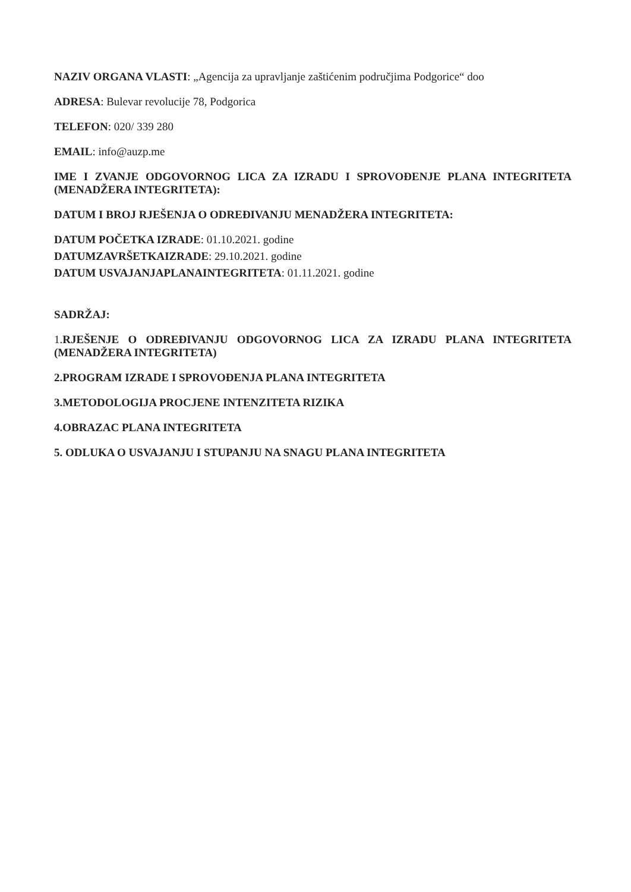NAZIV ORGANA VLASTI: „Agencija za upravljanje zaštićenim područjima Podgorice“ doo
ADRESA: Bulevar revolucije 78, Podgorica
TELEFON: 020/ 339 280
EMAIL: info@auzp.me
IME I ZVANJE ODGOVORNOG LICA ZA IZRADU I SPROVOĐENJE PLANA INTEGRITETA (MENADŽERA INTEGRITETA):
DATUM I BROJ RJEŠENJA O ODREĐIVANJU MENADŽERA INTEGRITETA:
DATUM POČETKA IZRADE: 01.10.2021. godine
DATUMZAVRŠETKAIZRADE: 29.10.2021. godine
DATUM USVAJANJAPLANAINTEGRITETA: 01.11.2021. godine
SADRŽAJ:
1.RJEŠENJE O ODREĐIVANJU ODGOVORNOG LICA ZA IZRADU PLANA INTEGRITETA (MENADŽERA INTEGRITETA)
2.PROGRAM IZRADE I SPROVOĐENJA PLANA INTEGRITETA
3.METODOLOGIJA PROCJENE INTENZITETA RIZIKA
4.OBRAZAC PLANA INTEGRITETA
5. ODLUKA O USVAJANJU I STUPANJU NA SNAGU PLANA INTEGRITETA